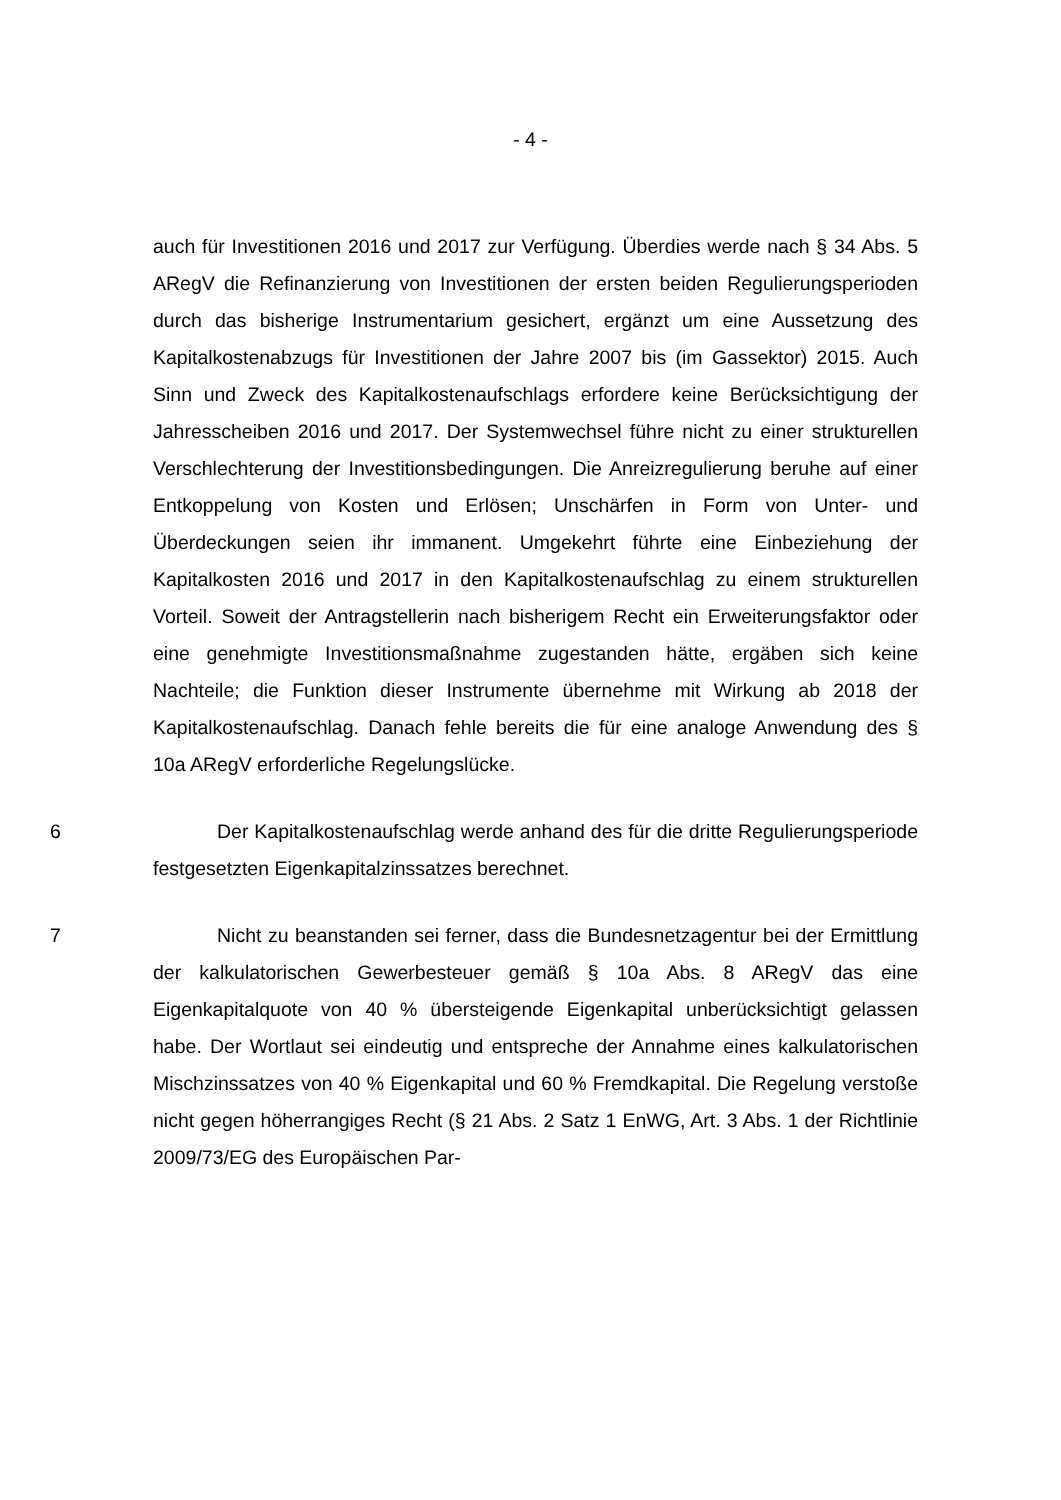- 4 -
auch für Investitionen 2016 und 2017 zur Verfügung. Überdies werde nach § 34 Abs. 5 ARegV die Refinanzierung von Investitionen der ersten beiden Regulierungsperioden durch das bisherige Instrumentarium gesichert, ergänzt um eine Aussetzung des Kapitalkostenabzugs für Investitionen der Jahre 2007 bis (im Gassektor) 2015. Auch Sinn und Zweck des Kapitalkostenaufschlags erfordere keine Berücksichtigung der Jahresscheiben 2016 und 2017. Der Systemwechsel führe nicht zu einer strukturellen Verschlechterung der Investitionsbedingungen. Die Anreizregulierung beruhe auf einer Entkoppelung von Kosten und Erlösen; Unschärfen in Form von Unter- und Überdeckungen seien ihr immanent. Umgekehrt führte eine Einbeziehung der Kapitalkosten 2016 und 2017 in den Kapitalkostenaufschlag zu einem strukturellen Vorteil. Soweit der Antragstellerin nach bisherigem Recht ein Erweiterungsfaktor oder eine genehmigte Investitionsmaßnahme zugestanden hätte, ergäben sich keine Nachteile; die Funktion dieser Instrumente übernehme mit Wirkung ab 2018 der Kapitalkostenaufschlag. Danach fehle bereits die für eine analoge Anwendung des § 10a ARegV erforderliche Regelungslücke.
6 Der Kapitalkostenaufschlag werde anhand des für die dritte Regulierungsperiode festgesetzten Eigenkapitalzinssatzes berechnet.
7 Nicht zu beanstanden sei ferner, dass die Bundesnetzagentur bei der Ermittlung der kalkulatorischen Gewerbesteuer gemäß § 10a Abs. 8 ARegV das eine Eigenkapitalquote von 40 % übersteigende Eigenkapital unberücksichtigt gelassen habe. Der Wortlaut sei eindeutig und entspreche der Annahme eines kalkulatorischen Mischzinssatzes von 40 % Eigenkapital und 60 % Fremdkapital. Die Regelung verstoße nicht gegen höherrangiges Recht (§ 21 Abs. 2 Satz 1 EnWG, Art. 3 Abs. 1 der Richtlinie 2009/73/EG des Europäischen Par-